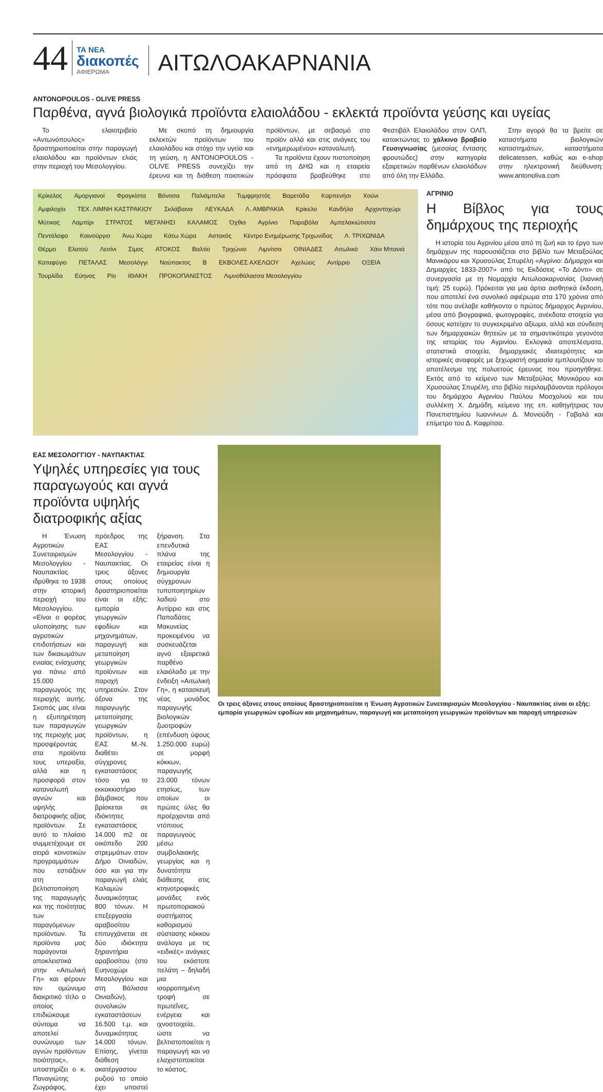44
ΤΑ ΝΕΑ
διακοπές
ΑΦΙΕΡΩΜΑ
ΑΙΤΩΛΟΑΚΑΡΝΑΝΙΑ
ANTONOPOULOS - OLIVE PRESS
Παρθένα, αγνά βιολογικά προϊόντα ελαιολάδου - εκλεκτά προϊόντα γεύσης και υγείας
Το ελαιοτριβείο «Αντωνόπουλος» δραστηριοποιείται στην παραγωγή ελαιολάδου και προϊόντων ελιάς στην περιοχή του Μεσολογγίου.
Με σκοπό τη δημιουργία εκλεκτών προϊόντων του ελαιολάδου και στόχο την υγεία και τη γεύση, η ANTONOPOULOS - OLIVE PRESS συνεχίζει την έρευνα και τη διάθεση ποιοτικών προϊόντων, με σεβασμό στο προϊόν αλλά και στις ανάγκες του «ενημερωμένου» καταναλωτή.
Τα προϊόντα έχουν πιστοποίηση από τη ΔΗΩ και η εταιρεία πρόσφατα βραβεύθηκε στο Φεστιβάλ Ελαιολάδου στον ΟΛΠ, κατακτώντας το χάλκινο βραβείο Γευσιγνωσίας (μεσαίας έντασης φρουτώδες) στην κατηγορία εξαιρετικών παρθένων ελαιολάδων από όλη την Ελλάδα.
Στην αγορά θα τα βρείτε σε καταστήματα βιολογικών καταστημάτων, καταστήματα delicatessen, καθώς και e-shop στην ηλεκτρονική διεύθυνση: www.antonoliva.com
Κρίκελος Αμοργιανοί Φραγκίστα Βόνιτσα Παλιάμπελα Τυμφρηστός Βαρετάδα Καρπενήσι Χούνι Αμφιλοχία ΤΕΧ. ΛΙΜΝΗ ΚΑΣΤΡΑΚΙΟΥ Σκλάβαινα ΛΕΥΚΑΔΑ Λ. ΑΜΒΡΑΚΙΑ Κρίκελο Κανδήλα Αρχοντοχώρι Μύτικας Λαμπίρι ΣΤΡΑΤΟΣ ΜΕΓΑΝΗΣΙ ΚΑΛΑΜΟΣ Όχθια Αγρίνιο Παραβόλα Αμπελακιώτισσα Πεντάλοφο Καινούργιο Άνω Χώρα Κάτω Χώρα Αστακός Κέντρο Ενημέρωσης Τριχωνίδας Λ. ΤΡΙΧΩΝΙΔΑ Θέρμο Ελατού Λεσίνι Σίμος ΑΤΟΚΟΣ Βαλτίο Τριχώνιο Λιμνίτσα ΟΙΝΙΑΔΕΣ Αιτωλικό Χάνι Μπανιά Καταφύγιο ΠΕΤΑΛΑΣ Μεσολόγγι Ναύπακτος Β ΕΚΒΟΛΕΣ ΑΧΕΛΩΟΥ Αχελώος Αντίρριο ΟΞΕΙΑ Τουρλίδα Εύηνος Ρίο ΙΘΑΚΗ ΠΡΟΚΟΠΑΝΙΣΤΟΣ Λιμνοθάλασσα Μεσολογγίου
ΑΓΡΙΝΙΟ
Η Βίβλος για τους δημάρχους της περιοχής
Η ιστορία του Αγρινίου μέσα από τη ζωή και το έργο των δημάρχων της παρουσιάζεται στο βιβλίο των Μεταξούλας Μανικάρου και Χρυσούλας Σπυρέλη «Αγρίνιο: Δήμαρχοι και Δημαρχίες 1833-2007» από τις Εκδόσεις «Το Δόντι» σε συνεργασία με τη Νομαρχία Αιτωλοακαρνανίας (λιανική τιμή: 25 ευρώ). Πρόκειται για μια άρτια αισθητικά έκδοση, που αποτελεί ένα συνολικό αφιέρωμα στα 170 χρόνια από τότε που ανέλαβε καθήκοντα ο πρώτος δήμαρχος Αγρινίου, μέσα από βιογραφικά, φωτογραφίες, ανέκδοτα στοιχεία για όσους κατείχαν το συγκεκριμένο αξίωμα, αλλά και σύνδεση των δημαρχιακών θητειών με τα σημαντικότερα γεγονότα της ιστορίας του Αγρινίου. Εκλογικά αποτελέσματα, στατιστικά στοιχεία, δημαρχιακές ιδιαιτερότητες και ιστορικές αναφορές με ξεχωριστή σημασία εμπλουτίζουν το αποτέλεσμα της πολυετούς έρευνας που προηγήθηκε. Εκτός από το κείμενο των Μεταξούλας Μανικάρου και Χρυσούλας Σπυρέλη, στο βιβλίο περιλαμβάνονται πρόλογοι του δημάρχου Αγρινίου Παύλου Μοσχολιού και του συλλέκτη Χ. Δημάδη, κείμενο της επ. καθηγήτριας του Πανεπιστημίου Ιωαννίνων Δ. Μονιούδη - Γαβαλά και επίμετρο του Δ. Καφρίτσα.
ΕΑΣ ΜΕΣΟΛΟΓΓΙΟΥ - ΝΑΥΠΑΚΤΙΑΣ
Υψηλές υπηρεσίες για τους παραγωγούς και αγνά προϊόντα υψηλής διατροφικής αξίας
Η Ένωση Αγροτικών Συνεταιρισμών Μεσολογγίου - Ναυπακτίας ιδρύθηκε το 1938 στην ιστορική περιοχή του Μεσολογγίου. «Είναι ο φορέας υλοποίησης των αγροτικών επιδοτήσεων και των δικαιωμάτων ενιαίας ενίσχυσης για πάνω από 15.000 παραγωγούς της περιοχής αυτής. Σκοπός μας είναι η εξυπηρέτηση των παραγωγών της περιοχής μας προσφέροντας στα προϊόντα τους υπεραξία, αλλά και η προσφορά στον καταναλωτή αγνών και υψηλής διατροφικής αξίας προϊόντων. Σε αυτό το πλαίσιο συμμετέχουμε σε σειρά κοινοτικών προγραμμάτων που εστιάζουν στη βελτιστοποίηση της παραγωγής και της ποιότητας των παραγόμενων προϊόντων. Τα προϊόντα μας παράγονται αποκλειστικά στην «Αιτωλική Γη» και φέρουν τον ομώνυμο διακριτικό τίτλο ο οποίος επιδιώκουμε σύντομα να αποτελεί συνώνυμο των αγνών προϊόντων ποιότητας», υποστηρίζει ο κ. Παναγιώτης Ζωγράφος, πρόεδρος της ΕΑΣ Μεσολογγίου - Ναυπακτίας. Οι τρεις άξονες στους οποίους δραστηριοποιείται είναι οι εξής: εμπορία γεωργικών εφοδίων και μηχανημάτων, παραγωγή και μεταποίηση γεωργικών προϊόντων και παροχή υπηρεσιών. Στον άξονα της παραγωγής μεταποίησης γεωργικών προϊόντων, η ΕΑΣ Μ.-Ν. διαθέτει σύγχρονες εγκαταστάσεις τόσο για το εκκοκκιστήριο βάμβακος που βρίσκεται σε ιδιόκτητες εγκαταστάσεις 14.000 m2 σε οικόπεδο 200 στρεμμάτων στον Δήμο Οινιαδών, όσο και για την παραγωγή ελιάς Καλαμών δυναμικότητας 800 τόνων. Η επεξεργασία αραβοσίτου επιτυγχάνεται σε δύο ιδιόκτητα ξηραντήρια αραβοσίτου (στο Ευηνοχώρι Μεσολογγίου και στη Βάλισσα Οινιαδών), συνολικών εγκαταστάσεων 16.500 τ.μ. και δυναμικότητας 14.000 τόνων. Επίσης, γίνεται διάθεση ακατέργαστου ρυζιού το οποίο έχει υποστεί ξήρανση. Στα επενδυτικά πλάνα της εταιρείας είναι η δημιουργία σύγχρονων τυποποιητηρίων λαδιού στο Αντίρριο και στις Παπαδάτες Μακυνείας προκειμένου να συσκευάζεται αγνό εξαιρετικά παρθένο ελαιόλαδο με την ένδειξη «Αιτωλική Γη», η κατασκευή νέας μονάδος παραγωγής βιολογικών ζωοτροφών (επένδυση ύψους 1.250.000 ευρώ) σε μορφή κόκκων, παραγωγής 23.000 τόνων ετησίως, των οποίων οι πρώτες ύλες θα προέρχονται από ντόπιους παραγωγούς μέσω συμβολαιακής γεωργίας και η δυνατότητα διάθεσης στις κτηνοτροφικές μονάδες ενός πρωτοποριακού συστήματος καθορισμού σύστασης κόκκου ανάλογα με τις «ειδικές» ανάγκες του εκάστοτε πελάτη – δηλαδή μια ισορροπημένη τροφή σε πρωτεΐνες, ενέργεια και ιχνοστοιχεία, ώστε να βελτιστοποιείται η παραγωγή και να ελαχιστοποιείται το κόστος.
Οι τρεις άξονες στους οποίους δραστηριοποιείται η Ένωση Αγροτικών Συνεταιρισμών Μεσολογγίου - Ναυπακτίας είναι οι εξής: εμπορία γεωργικών εφοδίων και μηχανημάτων, παραγωγή και μεταποίηση γεωργικών προϊόντων και παροχή υπηρεσιών